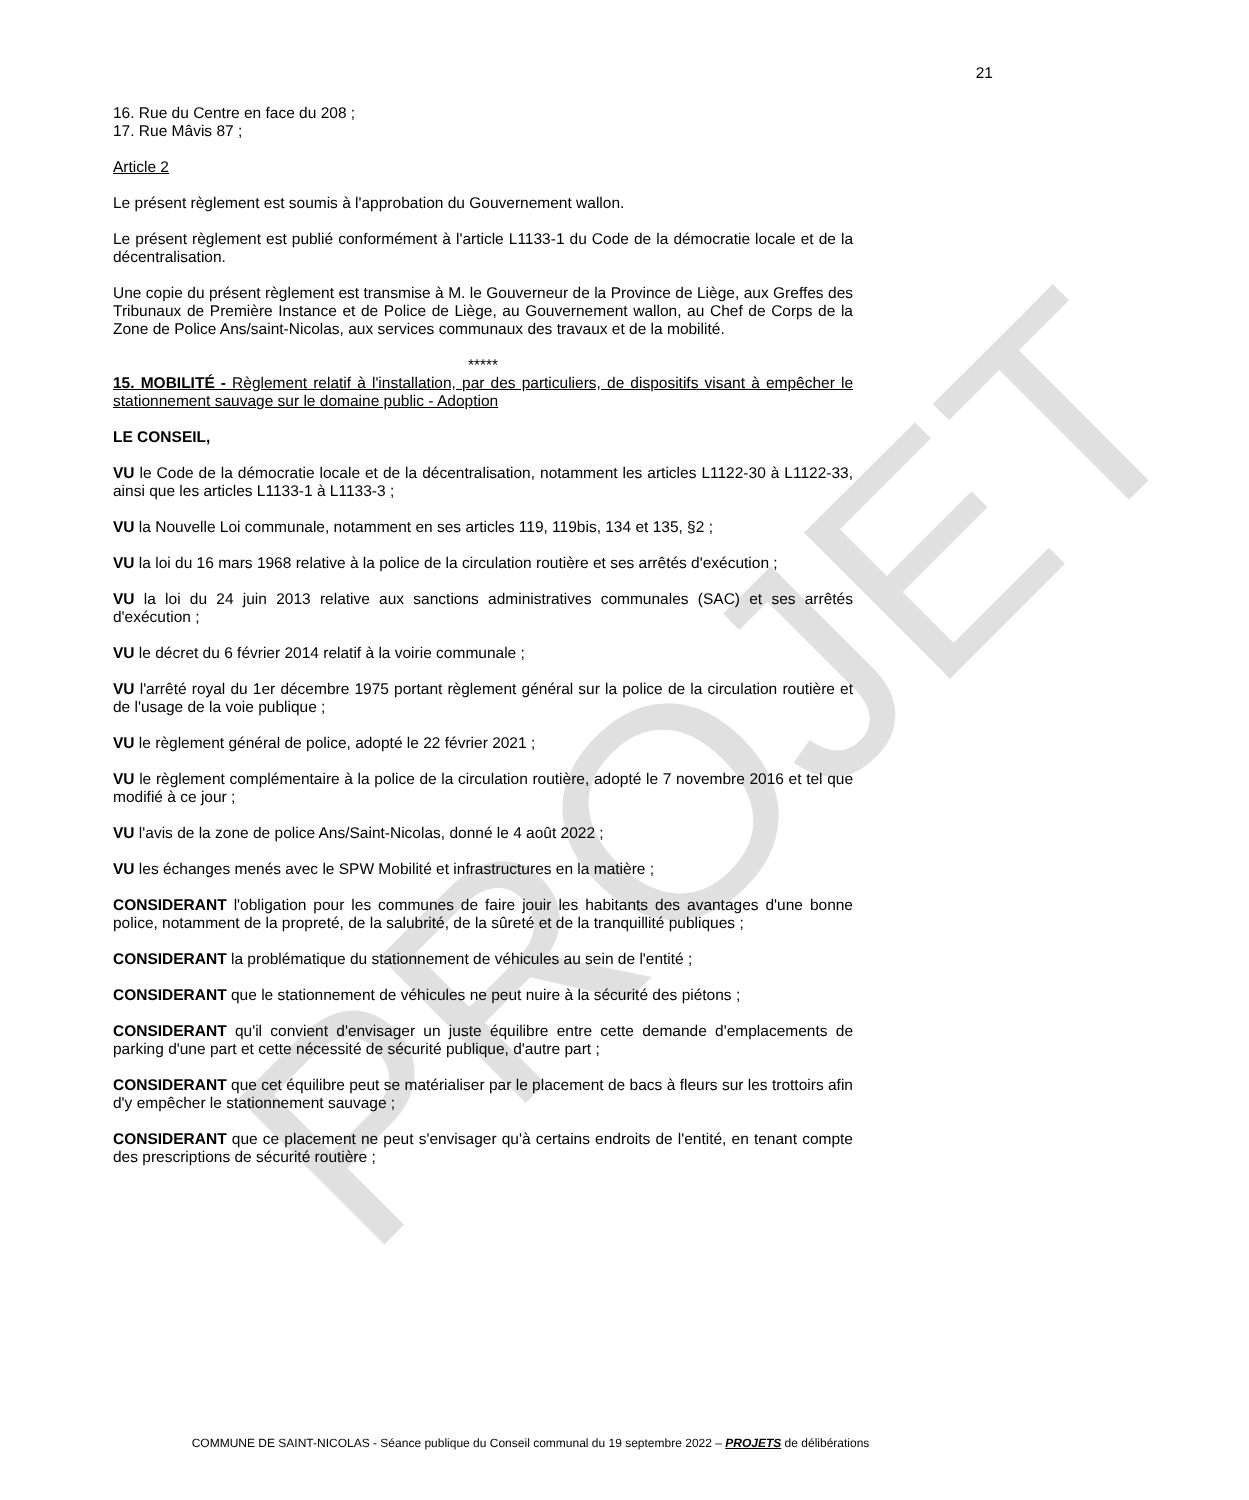PROJET
21
16. Rue du Centre en face du 208 ;
17. Rue Mâvis 87 ;
Article 2
Le présent règlement est soumis à l'approbation du Gouvernement wallon.
Le présent règlement est publié conformément à l'article L1133-1 du Code de la démocratie locale et de la décentralisation.
Une copie du présent règlement est transmise à M. le Gouverneur de la Province de Liège, aux Greffes des Tribunaux de Première Instance et de Police de Liège, au Gouvernement wallon, au Chef de Corps de la Zone de Police Ans/saint-Nicolas, aux services communaux des travaux et de la mobilité.
*****
15. MOBILITÉ - Règlement relatif à l'installation, par des particuliers, de dispositifs visant à empêcher le stationnement sauvage sur le domaine public - Adoption
LE CONSEIL,
VU le Code de la démocratie locale et de la décentralisation, notamment les articles L1122-30 à L1122-33, ainsi que les articles L1133-1 à L1133-3 ;
VU la Nouvelle Loi communale, notamment en ses articles 119, 119bis, 134 et 135, §2 ;
VU la loi du 16 mars 1968 relative à la police de la circulation routière et ses arrêtés d'exécution ;
VU la loi du 24 juin 2013 relative aux sanctions administratives communales (SAC) et ses arrêtés d'exécution ;
VU le décret du 6 février 2014 relatif à la voirie communale ;
VU l'arrêté royal du 1er décembre 1975 portant règlement général sur la police de la circulation routière et de l'usage de la voie publique ;
VU le règlement général de police, adopté le 22 février 2021 ;
VU le règlement complémentaire à la police de la circulation routière, adopté le 7 novembre 2016 et tel que modifié à ce jour ;
VU l'avis de la zone de police Ans/Saint-Nicolas, donné le 4 août 2022 ;
VU les échanges menés avec le SPW Mobilité et infrastructures en la matière ;
CONSIDERANT l'obligation pour les communes de faire jouir les habitants des avantages d'une bonne police, notamment de la propreté, de la salubrité, de la sûreté et de la tranquillité publiques ;
CONSIDERANT la problématique du stationnement de véhicules au sein de l'entité ;
CONSIDERANT que le stationnement de véhicules ne peut nuire à la sécurité des piétons ;
CONSIDERANT qu'il convient d'envisager un juste équilibre entre cette demande d'emplacements de parking d'une part et cette nécessité de sécurité publique, d'autre part ;
CONSIDERANT que cet équilibre peut se matérialiser par le placement de bacs à fleurs sur les trottoirs afin d'y empêcher le stationnement sauvage ;
CONSIDERANT que ce placement ne peut s'envisager qu'à certains endroits de l'entité, en tenant compte des prescriptions de sécurité routière ;
COMMUNE DE SAINT-NICOLAS - Séance publique du Conseil communal du 19 septembre 2022 – PROJETS de délibérations